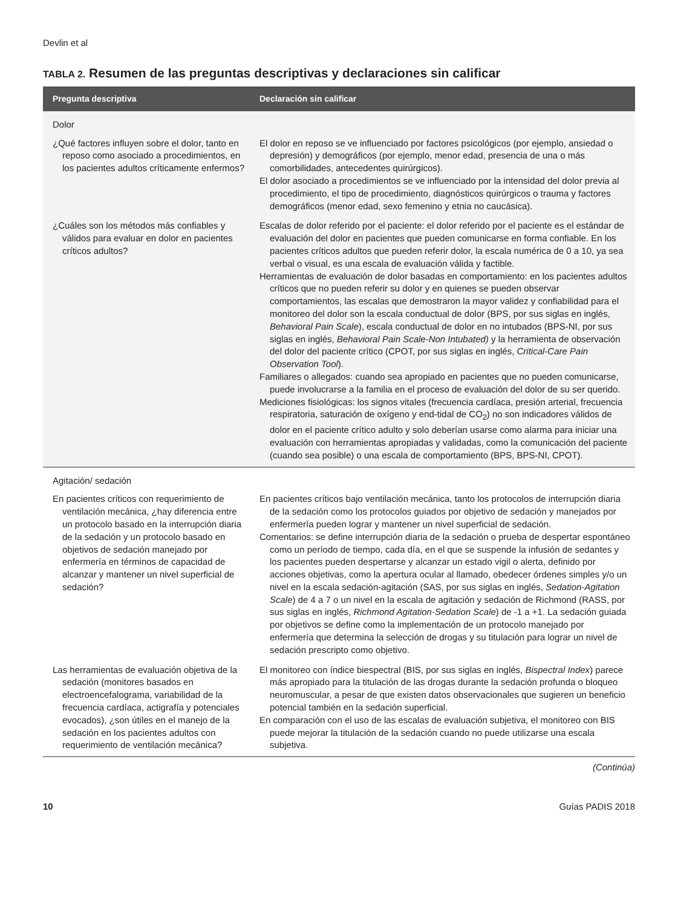Devlin et al
TABLA 2. Resumen de las preguntas descriptivas y declaraciones sin calificar
| Pregunta descriptiva | Declaración sin calificar |
| --- | --- |
| Dolor | |
| ¿Qué factores influyen sobre el dolor, tanto en reposo como asociado a procedimientos, en los pacientes adultos críticamente enfermos? | El dolor en reposo se ve influenciado por factores psicológicos (por ejemplo, ansiedad o depresión) y demográficos (por ejemplo, menor edad, presencia de una o más comorbilidades, antecedentes quirúrgicos). El dolor asociado a procedimientos se ve influenciado por la intensidad del dolor previa al procedimiento, el tipo de procedimiento, diagnósticos quirúrgicos o trauma y factores demográficos (menor edad, sexo femenino y etnia no caucásica). |
| ¿Cuáles son los métodos más confiables y válidos para evaluar en dolor en pacientes críticos adultos? | Escalas de dolor referido por el paciente: el dolor referido por el paciente es el estándar de evaluación del dolor en pacientes que pueden comunicarse en forma confiable. En los pacientes críticos adultos que pueden referir dolor, la escala numérica de 0 a 10, ya sea verbal o visual, es una escala de evaluación válida y factible. Herramientas de evaluación de dolor basadas en comportamiento: en los pacientes adultos críticos que no pueden referir su dolor y en quienes se pueden observar comportamientos, las escalas que demostraron la mayor validez y confiabilidad para el monitoreo del dolor son la escala conductual de dolor (BPS, por sus siglas en inglés, Behavioral Pain Scale ), escala conductual de dolor en no intubados (BPS-NI, por sus siglas en inglés, Behavioral Pain Scale-Non Intubated) y la herramienta de observación del dolor del paciente crítico (CPOT, por sus siglas en inglés, Critical-Care Pain Observation Tool ). Familiares o allegados: cuando sea apropiado en pacientes que no pueden comunicarse, puede involucrarse a la familia en el proceso de evaluación del dolor de su ser querido. Mediciones fisiológicas: los signos vitales (frecuencia cardíaca, presión arterial, frecuencia respiratoria, saturación de oxígeno y end-tidal de CO<sub>2</sub>) no son indicadores válidos de dolor en el paciente crítico adulto y solo deberían usarse como alarma para iniciar una evaluación con herramientas apropiadas y validadas, como la comunicación del paciente (cuando sea posible) o una escala de comportamiento (BPS, BPS-NI, CPOT). |
| Agitación/ sedación | |
| En pacientes críticos con requerimiento de ventilación mecánica, ¿hay diferencia entre un protocolo basado en la interrupción diaria de la sedación y un protocolo basado en objetivos de sedación manejado por enfermería en términos de capacidad de alcanzar y mantener un nivel superficial de sedación? | En pacientes críticos bajo ventilación mecánica, tanto los protocolos de interrupción diaria de la sedación como los protocolos guiados por objetivo de sedación y manejados por enfermería pueden lograr y mantener un nivel superficial de sedación. Comentarios: se define interrupción diaria de la sedación o prueba de despertar espontáneo como un período de tiempo, cada día, en el que se suspende la infusión de sedantes y los pacientes pueden despertarse y alcanzar un estado vigil o alerta, definido por acciones objetivas, como la apertura ocular al llamado, obedecer órdenes simples y/o un nivel en la escala sedación-agitación (SAS, por sus siglas en inglés, Sedation-Agitation Scale ) de 4 a 7 o un nivel en la escala de agitación y sedación de Richmond (RASS, por sus siglas en inglés, Richmond Agitation-Sedation Scale ) de -1 a +1. La sedación guiada por objetivos se define como la implementación de un protocolo manejado por enfermería que determina la selección de drogas y su titulación para lograr un nivel de sedación prescripto como objetivo. |
| Las herramientas de evaluación objetiva de la sedación (monitores basados en electroencefalograma, variabilidad de la frecuencia cardíaca, actigrafía y potenciales evocados), ¿son útiles en el manejo de la sedación en los pacientes adultos con requerimiento de ventilación mecánica? | El monitoreo con índice biespectral (BIS, por sus siglas en inglés, Bispectral Index ) parece más apropiado para la titulación de las drogas durante la sedación profunda o bloqueo neuromuscular, a pesar de que existen datos observacionales que sugieren un beneficio potencial también en la sedación superficial. En comparación con el uso de las escalas de evaluación subjetiva, el monitoreo con BIS puede mejorar la titulación de la sedación cuando no puede utilizarse una escala subjetiva. |
(Continúa)
10 Guías PADIS 2018